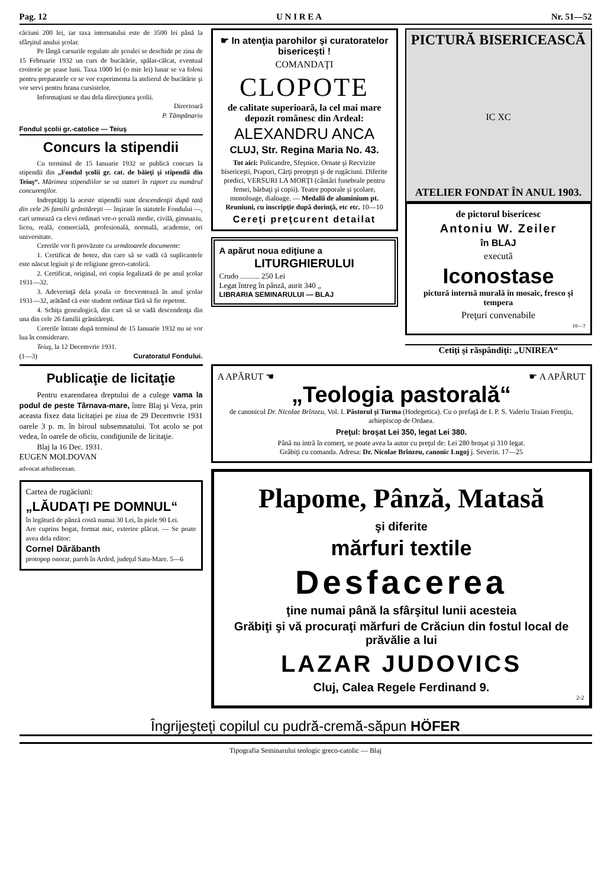Pag. 12 U N I R E A Nr. 51—52
căciuni 200 lei, iar taxa internatului este de 3500 lei până la sfârşitul anului şcolar.
Pe lângă carsurile regulate ale şcoalei se deschide pe zina de 15 Februarie 1932 un curs de bucătărie, spălat-călcat, eventual croitorie pe şease luni. Taxa 1000 lei (o mie lei) lunar se va folosi pentru preparatele ce se vor experimenta la atelierul de bucătărie şi vor servi pentru hrana cursistelor.
Informaţiuni se dau dela direcţiunea şcolii.
Directoară
P. Tămpănariu
Fondul şcolii gr.-catolice — Teiuş
Concurs la stipendii
Cu terminul de 15 Ianuarie 1932 se publică concurs la stipendii din „Fondul şcolii gr. cat. de băieţi şi stipendii din Teiuş“. Mărimea stipendiilor se va statori în raport cu numărul concurenţilor.
Indreptăţiţi la aceste stipendii sunt descendenţii după tată din cele 26 familii grănităreşti — înşirate în statutele Fondului —, cari urmează ca elevi ordinari vre-o şcoală medie, civilă, gimnaziu, liceu, reală, comercială, profesională, normală, academie, ori universitate.
Cererile vor fi provăzute cu următoarele documente:
1. Certificat de botez, din care să se vadă că suplicantele este născut legiuit şi de religiune greco-catolică.
2. Certificat, original, ori copia legalizată de pe anul şcolar 1931—32.
3. Adeverinţă dela şcoala ce frecventează în anul şcolar 1931—32, arătând că este student ordinar fără să fie repetent.
4. Schiţa genealogică, din care să se vadă descendenţa din una din cele 26 familii grănităreşti.
Cererile întrate după terminul de 15 Ianuarie 1932 nu se vor lua în considerare.
Teiuş, la 12 Decemvrie 1931.
(1—3) Curatoratul Fondului.
Publicaţie de licitaţie
Pentru exarendarea dreptului de a culege vama la podul de peste Târnava-mare, între Blaj şi Veza, prin aceasta fixez data licitaţiei pe ziua de 29 Decemvrie 1931 oarele 3 p. m. în biroul subsemnatului. Tot acolo se pot vedea, în oarele de oficiu, condiţiunile de licitaţie.
Blaj la 16 Dec. 1931.
EUGEN MOLDOVAN
advocat arhidiecezan.
Cartea de rugăciuni:
„LĂUDAŢI PE DOMNUL“
în legătură de pânză costă numai 30 Lei, în piele 90 Lei.
Are cuprins bogat, format mic, exterior plăcut. — Se poate avea dela editor:
Cornel Dărăbanth
protopop onorar, paroh în Arded, judeţul Satu-Mare. 5—6
☛ In atenţia parohilor şi curatoratelor bisericeşti !
COMANDAŢI
CLOPOTE
de calitate superioară, la cel mai mare depozit românesc din Ardeal:
ALEXANDRU ANCA
CLUJ, Str. Regina Maria No. 43.
Tot aici: Policandre, Sfeşnice, Ornate şi Recvizite bisericeşti, Prapori, Cărţi preoţeşti şi de rugăciuni. Diferite predici, VERSURI LA MORŢI (cântări funebrale pentru femei, bărbaţi şi copii). Teatre poporale şi şcolare, monoloage, dialoage. — Medalii de aluminium pt. Reuniuni, cu inscripţie după dorinţă, etc etc. 10—10
Cereţi preţcurent detailat
A apărut noua ediţiune a
LITURGHIERULUI
Crudo .......... 250 Lei
Legat întreg în pânză, aurit 340 „
LIBRARIA SEMINARULUI — BLAJ
PICTURĂ BISERICEASCĂ
IC XC
ATELIER FONDAT ÎN ANUL 1903.
de pictorul bisericesc
Antoniu W. Zeiler
în BLAJ
execută
Iconostase
pictură internă murală în mosaic, fresco şi tempera
Preţuri convenabile
10—?
Cetiţi şi răspândiţi: „UNIREA“
A APĂRUT ☚ ☛ A APĂRUT
„Teologia pastorală“
de canonicul Dr. Nicolae Brînzeu, Vol. I. Păstorul şi Turma (Hodegetica). Cu o prefaţă de I. P. S. Valeriu Traian Frenţiu, arhiepiscop de Ordaea.
Preţul: broşat Lei 350, legat Lei 380.
Până nu intră în comerţ, se poate avea la autor cu preţul de: Lei 280 broşat şi 310 legat.
Grăbiţi cu comanda. Adresa: Dr. Nicolae Brînzeu, canonic Lugoj j. Severin. 17—25
Plapome, Pânză, Matasă
şi diferite
mărfuri textile
Desfacerea
ţine numai până la sfârşitul lunii acesteia
Grăbiţi şi vă procuraţi mărfuri de Crăciun din fostul local de prăvălie a lui
LAZAR JUDOVICS
Cluj, Calea Regele Ferdinand 9.
2-2
Îngrijeşteţi copilul cu pudră-cremă-săpun HÖFER
Tipografia Seminarului teologic greco-catolic — Blaj